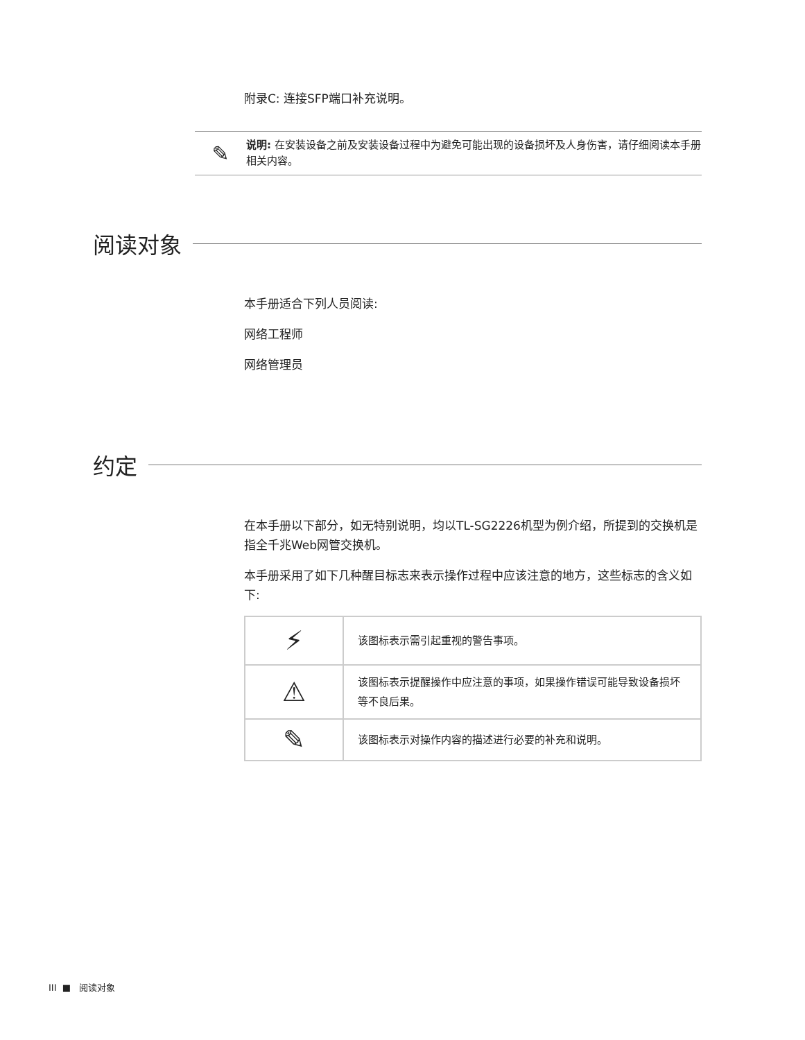附录C: 连接SFP端口补充说明。
✎
说明: 在安装设备之前及安装设备过程中为避免可能出现的设备损坏及人身伤害，请仔细阅读本手册相关内容。
阅读对象
本手册适合下列人员阅读:
网络工程师
网络管理员
约定
在本手册以下部分，如无特别说明，均以TL-SG2226机型为例介绍，所提到的交换机是指全千兆Web网管交换机。
本手册采用了如下几种醒目标志来表示操作过程中应该注意的地方，这些标志的含义如下:
| ⚡ | 该图标表示需引起重视的警告事项。 |
| ⚠ | 该图标表示提醒操作中应注意的事项，如果操作错误可能导致设备损坏等不良后果。 |
| ✎ | 该图标表示对操作内容的描述进行必要的补充和说明。 |
III ■ 阅读对象